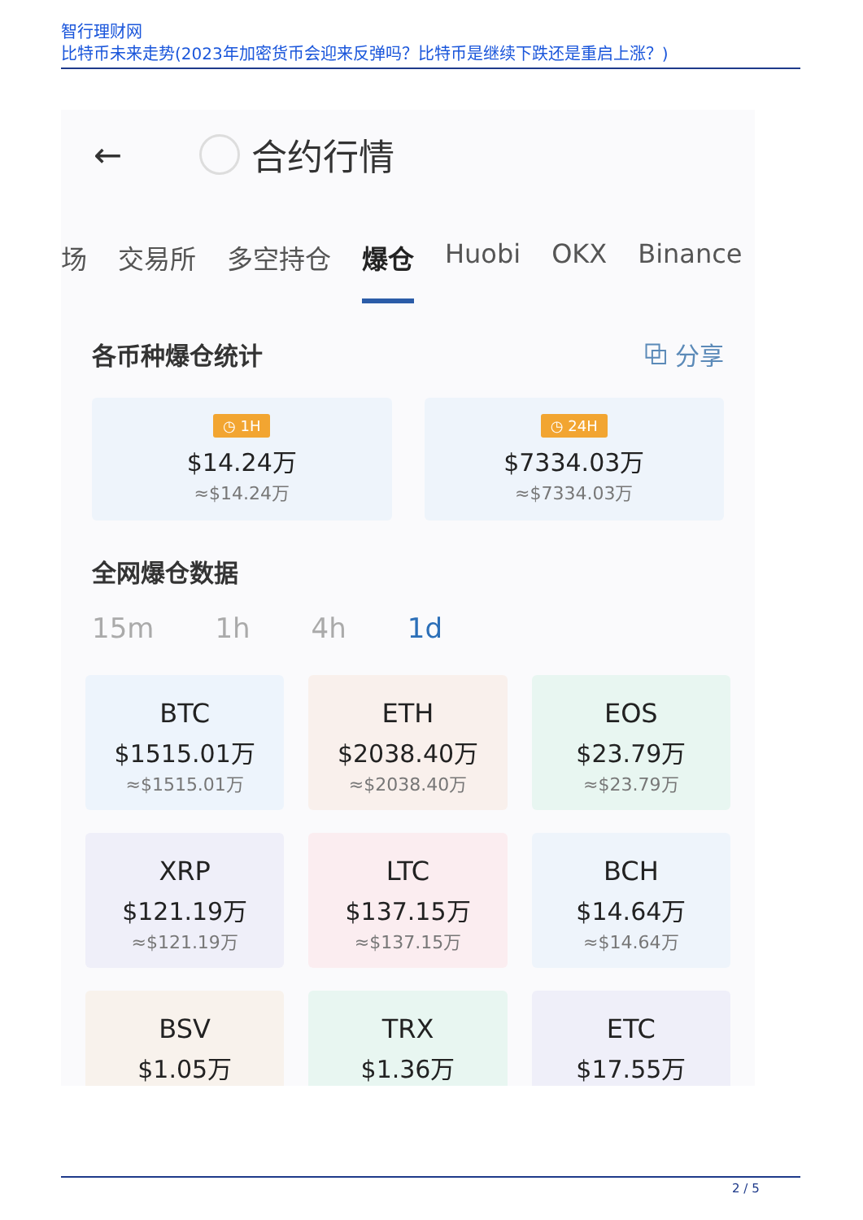智行理财网
比特币未来走势(2023年加密货币会迎来反弹吗？比特币是继续下跌还是重启上涨？)
← 合约行情
场 交易所 多空持仓 爆仓 Huobi OKX Binance
各币种爆仓统计 ⧉ 分享
◷ 1H
$14.24万
≈$14.24万
◷ 24H
$7334.03万
≈$7334.03万
全网爆仓数据
15m 1h 4h 1d
BTC
$1515.01万
≈$1515.01万
ETH
$2038.40万
≈$2038.40万
EOS
$23.79万
≈$23.79万
XRP
$121.19万
≈$121.19万
LTC
$137.15万
≈$137.15万
BCH
$14.64万
≈$14.64万
BSV
$1.05万
TRX
$1.36万
ETC
$17.55万
2 / 5